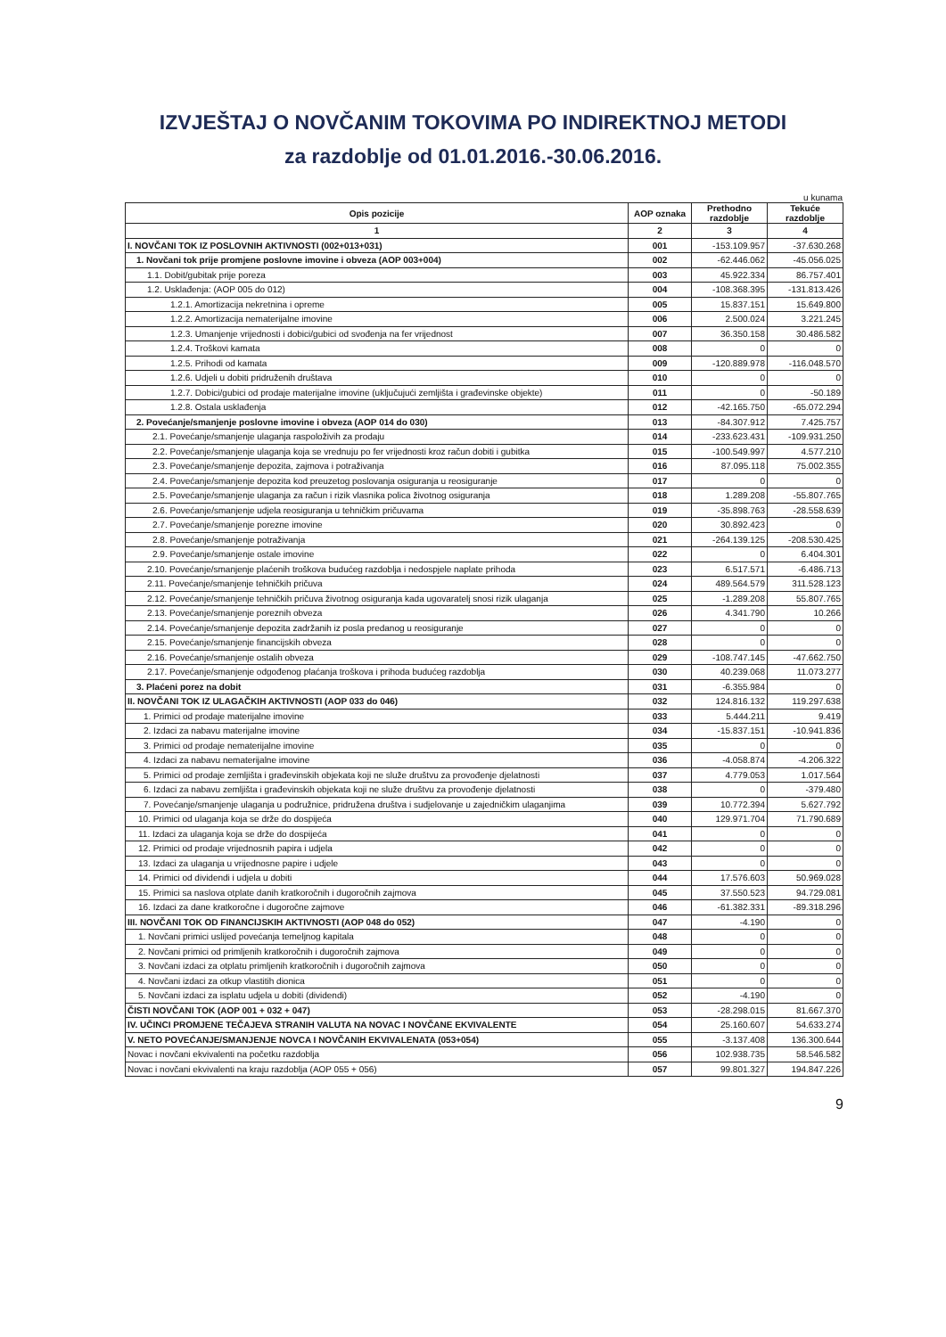IZVJEŠTAJ O NOVČANIM TOKOVIMA PO INDIREKTNOJ METODI
za razdoblje od 01.01.2016.-30.06.2016.
u kunama
| Opis pozicije | AOP oznaka | Prethodno razdoblje | Tekuće razdoblje |
| --- | --- | --- | --- |
| 1 | 2 | 3 | 4 |
| I. NOVČANI TOK IZ POSLOVNIH AKTIVNOSTI (002+013+031) | 001 | -153.109.957 | -37.630.268 |
| 1. Novčani tok prije promjene poslovne imovine i obveza (AOP 003+004) | 002 | -62.446.062 | -45.056.025 |
| 1.1. Dobit/gubitak prije poreza | 003 | 45.922.334 | 86.757.401 |
| 1.2. Usklađenja: (AOP 005 do 012) | 004 | -108.368.395 | -131.813.426 |
| 1.2.1. Amortizacija nekretnina i opreme | 005 | 15.837.151 | 15.649.800 |
| 1.2.2. Amortizacija nematerijalne imovine | 006 | 2.500.024 | 3.221.245 |
| 1.2.3. Umanjenje vrijednosti i dobici/gubici od svođenja na fer vrijednost | 007 | 36.350.158 | 30.486.582 |
| 1.2.4. Troškovi kamata | 008 | 0 | 0 |
| 1.2.5. Prihodi od kamata | 009 | -120.889.978 | -116.048.570 |
| 1.2.6. Udjeli u dobiti pridruženih društava | 010 | 0 | 0 |
| 1.2.7. Dobici/gubici od prodaje materijalne imovine (uključujući zemljišta i građevinske objekte) | 011 | 0 | -50.189 |
| 1.2.8. Ostala usklađenja | 012 | -42.165.750 | -65.072.294 |
| 2. Povećanje/smanjenje poslovne imovine i obveza (AOP 014 do 030) | 013 | -84.307.912 | 7.425.757 |
| 2.1. Povećanje/smanjenje ulaganja raspoloživih za prodaju | 014 | -233.623.431 | -109.931.250 |
| 2.2. Povećanje/smanjenje ulaganja koja se vrednuju po fer vrijednosti kroz račun dobiti i gubitka | 015 | -100.549.997 | 4.577.210 |
| 2.3. Povećanje/smanjenje depozita, zajmova i potraživanja | 016 | 87.095.118 | 75.002.355 |
| 2.4. Povećanje/smanjenje depozita kod preuzetog poslovanja osiguranja u reosiguranje | 017 | 0 | 0 |
| 2.5. Povećanje/smanjenje ulaganja za račun i rizik vlasnika polica životnog osiguranja | 018 | 1.289.208 | -55.807.765 |
| 2.6. Povećanje/smanjenje udjela reosiguranja u tehničkim pričuvama | 019 | -35.898.763 | -28.558.639 |
| 2.7. Povećanje/smanjenje porezne imovine | 020 | 30.892.423 | 0 |
| 2.8. Povećanje/smanjenje potraživanja | 021 | -264.139.125 | -208.530.425 |
| 2.9. Povećanje/smanjenje ostale imovine | 022 | 0 | 6.404.301 |
| 2.10. Povećanje/smanjenje plaćenih troškova budućeg razdoblja i nedospjele naplate prihoda | 023 | 6.517.571 | -6.486.713 |
| 2.11. Povećanje/smanjenje tehničkih pričuva | 024 | 489.564.579 | 311.528.123 |
| 2.12. Povećanje/smanjenje tehničkih pričuva životnog osiguranja kada ugovaratelj snosi rizik ulaganja | 025 | -1.289.208 | 55.807.765 |
| 2.13. Povećanje/smanjenje poreznih obveza | 026 | 4.341.790 | 10.266 |
| 2.14. Povećanje/smanjenje depozita zadržanih iz posla predanog u reosiguranje | 027 | 0 | 0 |
| 2.15. Povećanje/smanjenje financijskih obveza | 028 | 0 | 0 |
| 2.16. Povećanje/smanjenje ostalih obveza | 029 | -108.747.145 | -47.662.750 |
| 2.17. Povećanje/smanjenje odgođenog plaćanja troškova i prihoda budućeg razdoblja | 030 | 40.239.068 | 11.073.277 |
| 3. Plaćeni porez na dobit | 031 | -6.355.984 | 0 |
| II. NOVČANI TOK IZ ULAGAČKIH AKTIVNOSTI (AOP 033 do 046) | 032 | 124.816.132 | 119.297.638 |
| 1. Primici od prodaje materijalne imovine | 033 | 5.444.211 | 9.419 |
| 2. Izdaci za nabavu materijalne imovine | 034 | -15.837.151 | -10.941.836 |
| 3. Primici od prodaje nematerijalne imovine | 035 | 0 | 0 |
| 4. Izdaci za nabavu nematerijalne imovine | 036 | -4.058.874 | -4.206.322 |
| 5. Primici od prodaje zemljišta i građevinskih objekata koji ne služe društvu za provođenje djelatnosti | 037 | 4.779.053 | 1.017.564 |
| 6. Izdaci za nabavu zemljišta i građevinskih objekata koji ne služe društvu za provođenje djelatnosti | 038 | 0 | -379.480 |
| 7. Povećanje/smanjenje ulaganja u podružnice, pridružena društva i sudjelovanje u zajedničkim ulaganjima | 039 | 10.772.394 | 5.627.792 |
| 10. Primici od ulaganja koja se drže do dospijeća | 040 | 129.971.704 | 71.790.689 |
| 11. Izdaci za ulaganja koja se drže do dospijeća | 041 | 0 | 0 |
| 12. Primici od prodaje vrijednosnih papira i udjela | 042 | 0 | 0 |
| 13. Izdaci za ulaganja u vrijednosne papire i udjele | 043 | 0 | 0 |
| 14. Primici od dividendi i udjela u dobiti | 044 | 17.576.603 | 50.969.028 |
| 15. Primici sa naslova otplate danih kratkoročnih i dugoročnih zajmova | 045 | 37.550.523 | 94.729.081 |
| 16. Izdaci za dane kratkoročne i dugoročne zajmove | 046 | -61.382.331 | -89.318.296 |
| III. NOVČANI TOK OD FINANCIJSKIH AKTIVNOSTI (AOP 048 do 052) | 047 | -4.190 | 0 |
| 1. Novčani primici uslijed povećanja temeljnog kapitala | 048 | 0 | 0 |
| 2. Novčani primici od primljenih kratkoročnih i dugoročnih zajmova | 049 | 0 | 0 |
| 3. Novčani izdaci za otplatu primljenih kratkoročnih i dugoročnih zajmova | 050 | 0 | 0 |
| 4. Novčani izdaci za otkup vlastitih dionica | 051 | 0 | 0 |
| 5. Novčani izdaci za isplatu udjela u dobiti (dividendi) | 052 | -4.190 | 0 |
| ČISTI NOVČANI TOK (AOP 001 + 032 + 047) | 053 | -28.298.015 | 81.667.370 |
| IV. UČINCI PROMJENE TEČAJEVA STRANIH VALUTA NA NOVAC I NOVČANE EKVIVALENTE | 054 | 25.160.607 | 54.633.274 |
| V. NETO POVEĆANJE/SMANJENJE NOVCA I NOVČANIH EKVIVALENATA (053+054) | 055 | -3.137.408 | 136.300.644 |
| Novac i novčani ekvivalenti na početku razdoblja | 056 | 102.938.735 | 58.546.582 |
| Novac i novčani ekvivalenti na kraju razdoblja (AOP 055 + 056) | 057 | 99.801.327 | 194.847.226 |
9